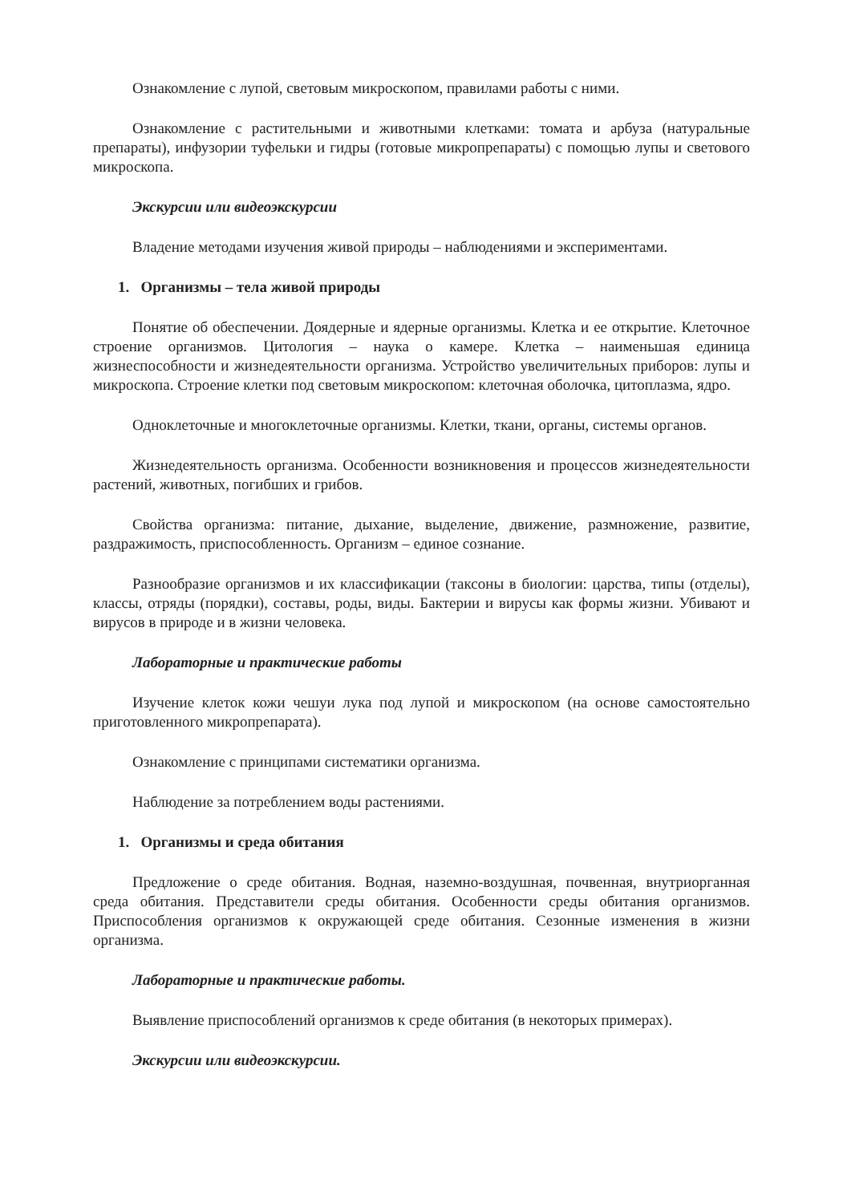Ознакомление с лупой, световым микроскопом, правилами работы с ними.
Ознакомление с растительными и животными клетками: томата и арбуза (натуральные препараты), инфузории туфельки и гидры (готовые микропрепараты) с помощью лупы и светового микроскопа.
Экскурсии или видеоэкскурсии
Владение методами изучения живой природы – наблюдениями и экспериментами.
1. Организмы – тела живой природы
Понятие об обеспечении. Доядерные и ядерные организмы. Клетка и ее открытие. Клеточное строение организмов. Цитология – наука о камере. Клетка – наименьшая единица жизнеспособности и жизнедеятельности организма. Устройство увеличительных приборов: лупы и микроскопа. Строение клетки под световым микроскопом: клеточная оболочка, цитоплазма, ядро.
Одноклеточные и многоклеточные организмы. Клетки, ткани, органы, системы органов.
Жизнедеятельность организма. Особенности возникновения и процессов жизнедеятельности растений, животных, погибших и грибов.
Свойства организма: питание, дыхание, выделение, движение, размножение, развитие, раздражимость, приспособленность. Организм – единое сознание.
Разнообразие организмов и их классификации (таксоны в биологии: царства, типы (отделы), классы, отряды (порядки), составы, роды, виды. Бактерии и вирусы как формы жизни. Убивают и вирусов в природе и в жизни человека.
Лабораторные и практические работы
Изучение клеток кожи чешуи лука под лупой и микроскопом (на основе самостоятельно приготовленного микропрепарата).
Ознакомление с принципами систематики организма.
Наблюдение за потреблением воды растениями.
1. Организмы и среда обитания
Предложение о среде обитания. Водная, наземно-воздушная, почвенная, внутриорганная среда обитания. Представители среды обитания. Особенности среды обитания организмов. Приспособления организмов к окружающей среде обитания. Сезонные изменения в жизни организма.
Лабораторные и практические работы.
Выявление приспособлений организмов к среде обитания (в некоторых примерах).
Экскурсии или видеоэкскурсии.